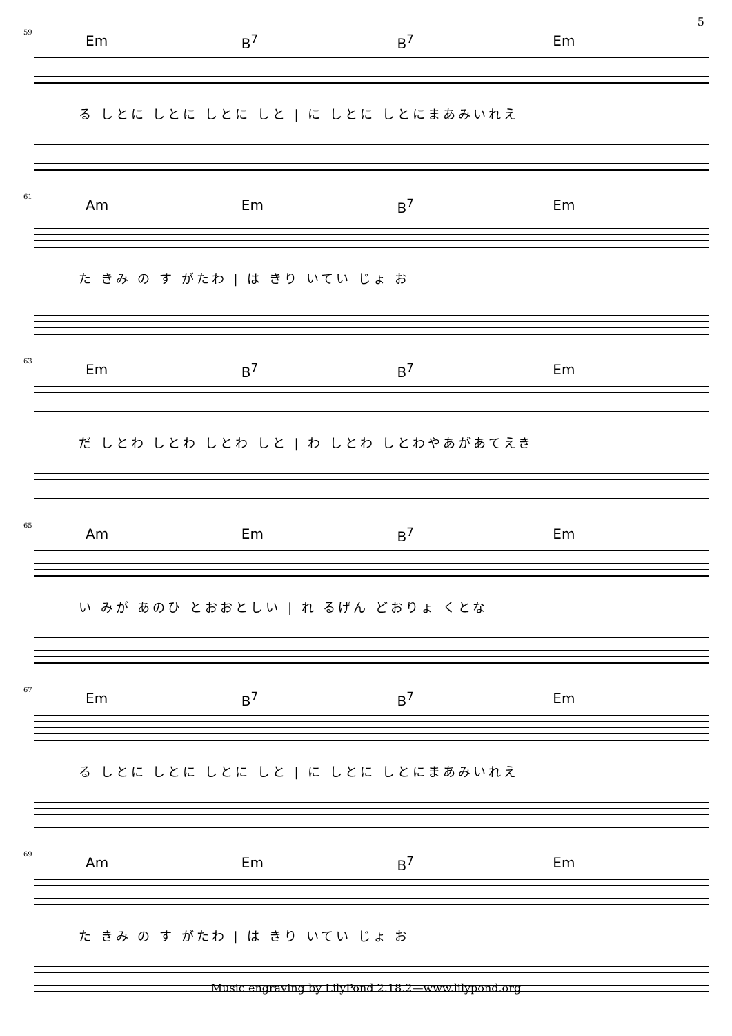5
59
Em B<sup>7</sup> B<sup>7</sup> Em
る しとに しとに しとに しと | に しとに しとにまあみいれえ
61
Am Em B<sup>7</sup> Em
た きみ の す がたわ | は きり いてい じょ お
63
Em B<sup>7</sup> B<sup>7</sup> Em
だ しとわ しとわ しとわ しと | わ しとわ しとわやあがあてえき
65
Am Em B<sup>7</sup> Em
い みが あのひ とおおとしい | れ るげん どおりょ くとな
67
Em B<sup>7</sup> B<sup>7</sup> Em
る しとに しとに しとに しと | に しとに しとにまあみいれえ
69
Am Em B<sup>7</sup> Em
た きみ の す がたわ | は きり いてい じょ お
Music engraving by LilyPond 2.18.2—www.lilypond.org